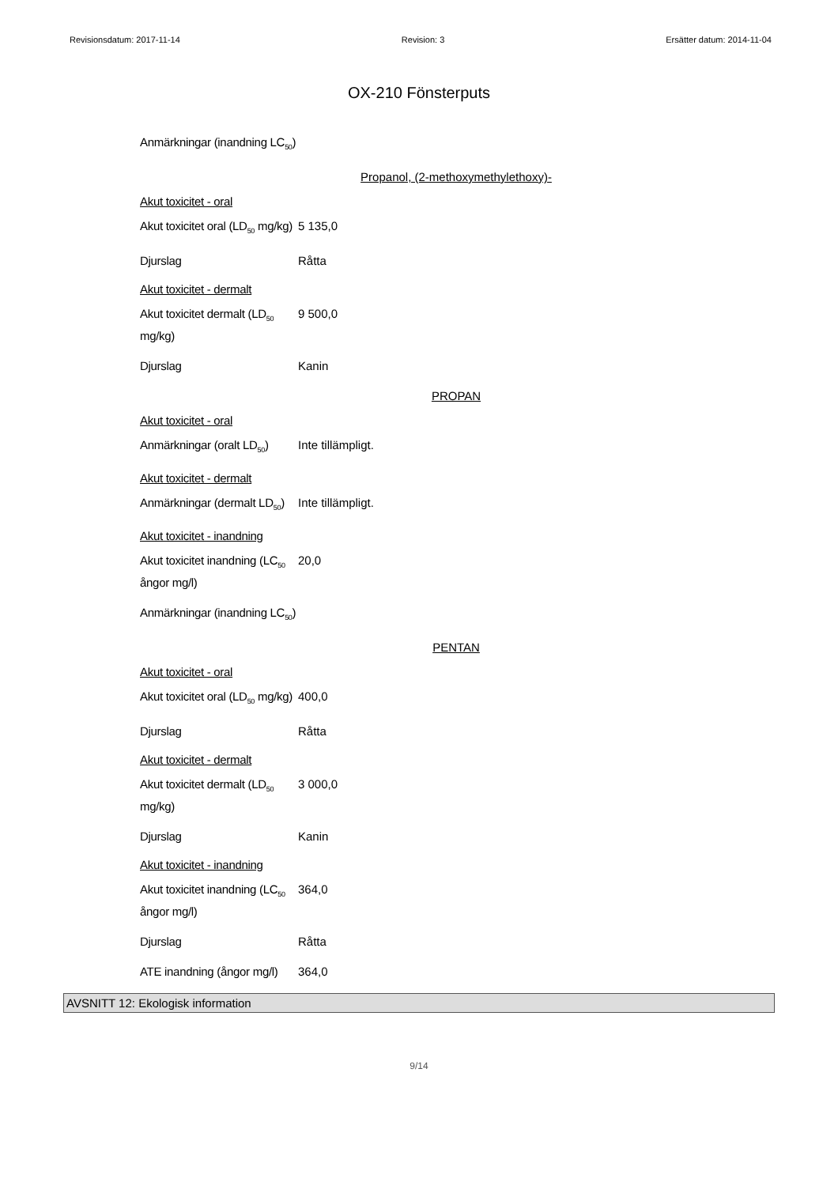Revisionsdatum: 2017-11-14 Revision: 3 Ersätter datum: 2014-11-04
OX-210 Fönsterputs
Anmärkningar (inandning LC<sub>50</sub>)
Propanol, (2-methoxymethylethoxy)-
Akut toxicitet - oral
Akut toxicitet oral (LD<sub>50</sub> mg/kg)
5 135,0
Djurslag Råtta
Akut toxicitet - dermalt
Akut toxicitet dermalt (LD<sub>50</sub> mg/kg)
9 500,0
Djurslag Kanin
PROPAN
Akut toxicitet - oral
Anmärkningar (oralt LD<sub>50</sub>)
Inte tillämpligt.
Akut toxicitet - dermalt
Anmärkningar (dermalt LD<sub>50</sub>)
Inte tillämpligt.
Akut toxicitet - inandning
Akut toxicitet inandning (LC<sub>50</sub> ångor mg/l)
20,0
Anmärkningar (inandning LC<sub>50</sub>)
PENTAN
Akut toxicitet - oral
Akut toxicitet oral (LD<sub>50</sub> mg/kg)
400,0
Djurslag Råtta
Akut toxicitet - dermalt
Akut toxicitet dermalt (LD<sub>50</sub> mg/kg)
3 000,0
Djurslag Kanin
Akut toxicitet - inandning
Akut toxicitet inandning (LC<sub>50</sub> ångor mg/l)
364,0
Djurslag Råtta
ATE inandning (ångor mg/l)
364,0
AVSNITT 12: Ekologisk information
9/14